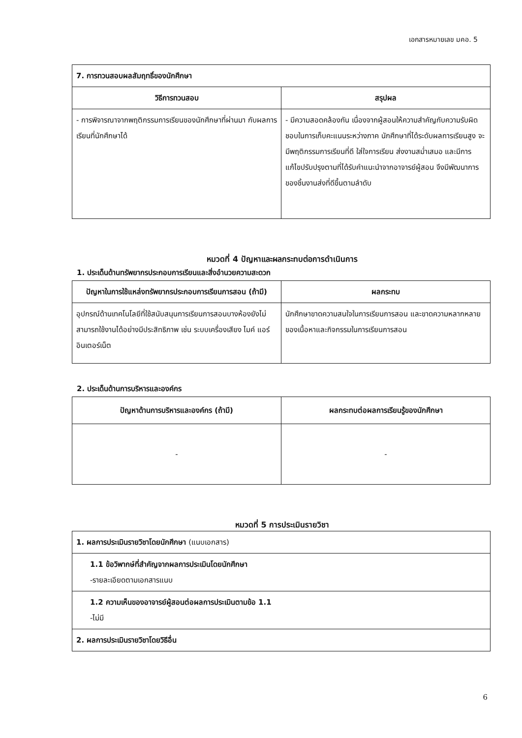เอกสารหมายเลข มคอ. 5
| 7. การทวนสอบผลสัมฤทธิ์ของนักศึกษา | |
| วิธีการทวนสอบ | สรุปผล |
| - การพิจารณาจากพฤติกรรมการเรียนของนักศึกษาที่ผ่านมา กับผลการเรียนที่นักศึกษาได้ | - มีความสอดคล้องกัน เนื่องจากผู้สอนให้ความสำคัญกับความรับผิดชอบในการเก็บคะแนนระหว่างภาค นักศึกษาที่ได้ระดับผลการเรียนสูง จะมีพฤติกรรมการเรียนที่ดี ใส่ใจการเรียน ส่งงานสม่ำเสมอ และมีการแก้ไขปรับปรุงตามที่ได้รับคำแนะนำจากอาจารย์ผู้สอน จึงมีพัฒนาการของชิ้นงานส่งที่ดีขึ้นตามลำดับ |
หมวดที่ 4 ปัญหาและผลกระทบต่อการดำเนินการ
1. ประเด็นด้านทรัพยากรประกอบการเรียนและสิ่งอำนวยความสะดวก
| ปัญหาในการใช้แหล่งทรัพยากรประกอบการเรียนการสอน (ถ้ามี) | ผลกระทบ |
| --- | --- |
| อุปกรณ์ด้านเทคโนโลยีที่ใช้สนับสนุนการเรียนการสอนบางห้องยังไม่สามารถใช้งานได้อย่างมีประสิทธิภาพ เช่น ระบบเครื่องเสียง ไมค์ แอร์ อินเตอร์เน็ต | นักศึกษาขาดความสนใจในการเรียนการสอน และขาดความหลากหลายของเนื้อหาและกิจกรรมในการเรียนการสอน |
2. ประเด็นด้านการบริหารและองค์กร
| ปัญหาด้านการบริหารและองค์กร (ถ้ามี) | ผลกระทบต่อผลการเรียนรู้ของนักศึกษา |
| --- | --- |
| - | - |
หมวดที่ 5 การประเมินรายวิชา
| 1. ผลการประเมินรายวิชาโดยนักศึกษา (แนบเอกสาร) |
| 1.1 ข้อวิพากษ์ที่สำคัญจากผลการประเมินโดยนักศึกษา -รายละเอียดตามเอกสารแนบ |
| 1.2 ความเห็นของอาจารย์ผู้สอนต่อผลการประเมินตามข้อ 1.1 -ไม่มี |
| 2. ผลการประเมินรายวิชาโดยวิธีอื่น |
6